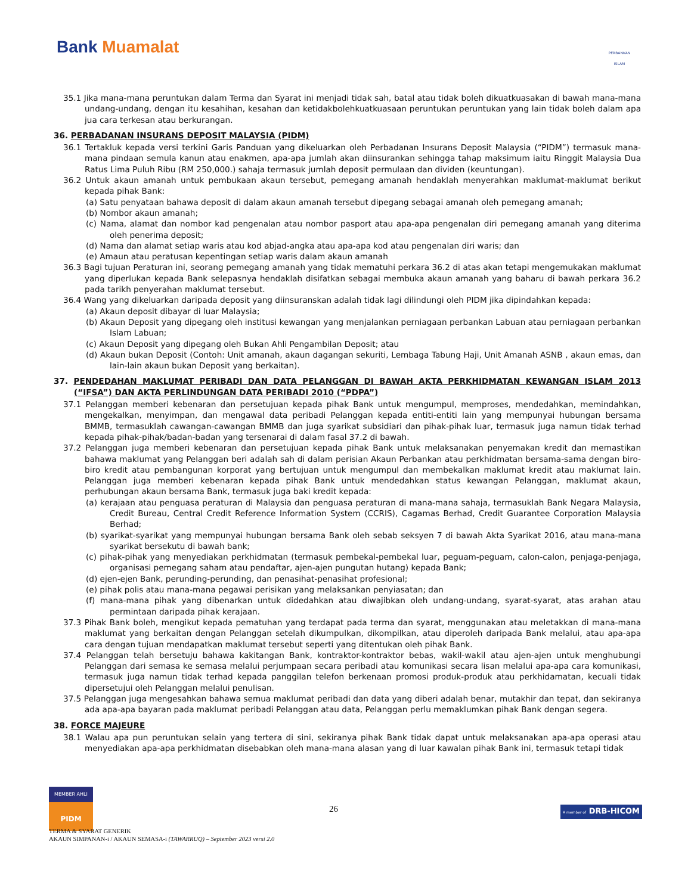Bank Muamalat
PERBANKAN ISLAM
35.1 Jika mana-mana peruntukan dalam Terma dan Syarat ini menjadi tidak sah, batal atau tidak boleh dikuatkuasakan di bawah mana-mana undang-undang, dengan itu kesahihan, kesahan dan ketidakbolehkuatkuasaan peruntukan peruntukan yang lain tidak boleh dalam apa jua cara terkesan atau berkurangan.
36. PERBADANAN INSURANS DEPOSIT MALAYSIA (PIDM)
36.1 Tertakluk kepada versi terkini Garis Panduan yang dikeluarkan oleh Perbadanan Insurans Deposit Malaysia (“PIDM”) termasuk mana-mana pindaan semula kanun atau enakmen, apa-apa jumlah akan diinsurankan sehingga tahap maksimum iaitu Ringgit Malaysia Dua Ratus Lima Puluh Ribu (RM 250,000.) sahaja termasuk jumlah deposit permulaan dan dividen (keuntungan).
36.2 Untuk akaun amanah untuk pembukaan akaun tersebut, pemegang amanah hendaklah menyerahkan maklumat-maklumat berikut kepada pihak Bank:
(a) Satu penyataan bahawa deposit di dalam akaun amanah tersebut dipegang sebagai amanah oleh pemegang amanah;
(b) Nombor akaun amanah;
(c) Nama, alamat dan nombor kad pengenalan atau nombor pasport atau apa-apa pengenalan diri pemegang amanah yang diterima oleh penerima deposit;
(d) Nama dan alamat setiap waris atau kod abjad-angka atau apa-apa kod atau pengenalan diri waris; dan
(e) Amaun atau peratusan kepentingan setiap waris dalam akaun amanah
36.3 Bagi tujuan Peraturan ini, seorang pemegang amanah yang tidak mematuhi perkara 36.2 di atas akan tetapi mengemukakan maklumat yang diperlukan kepada Bank selepasnya hendaklah disifatkan sebagai membuka akaun amanah yang baharu di bawah perkara 36.2 pada tarikh penyerahan maklumat tersebut.
36.4 Wang yang dikeluarkan daripada deposit yang diinsuranskan adalah tidak lagi dilindungi oleh PIDM jika dipindahkan kepada:
(a) Akaun deposit dibayar di luar Malaysia;
(b) Akaun Deposit yang dipegang oleh institusi kewangan yang menjalankan perniagaan perbankan Labuan atau perniagaan perbankan Islam Labuan;
(c) Akaun Deposit yang dipegang oleh Bukan Ahli Pengambilan Deposit; atau
(d) Akaun bukan Deposit (Contoh: Unit amanah, akaun dagangan sekuriti, Lembaga Tabung Haji, Unit Amanah ASNB , akaun emas, dan lain-lain akaun bukan Deposit yang berkaitan).
37. PENDEDAHAN MAKLUMAT PERIBADI DAN DATA PELANGGAN DI BAWAH AKTA PERKHIDMATAN KEWANGAN ISLAM 2013 (“IFSA”) DAN AKTA PERLINDUNGAN DATA PERIBADI 2010 (“PDPA”)
37.1 Pelanggan memberi kebenaran dan persetujuan kepada pihak Bank untuk mengumpul, memproses, mendedahkan, memindahkan, mengekalkan, menyimpan, dan mengawal data peribadi Pelanggan kepada entiti-entiti lain yang mempunyai hubungan bersama BMMB, termasuklah cawangan-cawangan BMMB dan juga syarikat subsidiari dan pihak-pihak luar, termasuk juga namun tidak terhad kepada pihak-pihak/badan-badan yang tersenarai di dalam fasal 37.2 di bawah.
37.2 Pelanggan juga memberi kebenaran dan persetujuan kepada pihak Bank untuk melaksanakan penyemakan kredit dan memastikan bahawa maklumat yang Pelanggan beri adalah sah di dalam perisian Akaun Perbankan atau perkhidmatan bersama-sama dengan biro-biro kredit atau pembangunan korporat yang bertujuan untuk mengumpul dan membekalkan maklumat kredit atau maklumat lain. Pelanggan juga memberi kebenaran kepada pihak Bank untuk mendedahkan status kewangan Pelanggan, maklumat akaun, perhubungan akaun bersama Bank, termasuk juga baki kredit kepada:
(a) kerajaan atau penguasa peraturan di Malaysia dan penguasa peraturan di mana-mana sahaja, termasuklah Bank Negara Malaysia, Credit Bureau, Central Credit Reference Information System (CCRIS), Cagamas Berhad, Credit Guarantee Corporation Malaysia Berhad;
(b) syarikat-syarikat yang mempunyai hubungan bersama Bank oleh sebab seksyen 7 di bawah Akta Syarikat 2016, atau mana-mana syarikat bersekutu di bawah bank;
(c) pihak-pihak yang menyediakan perkhidmatan (termasuk pembekal-pembekal luar, peguam-peguam, calon-calon, penjaga-penjaga, organisasi pemegang saham atau pendaftar, ajen-ajen pungutan hutang) kepada Bank;
(d) ejen-ejen Bank, perunding-perunding, dan penasihat-penasihat profesional;
(e) pihak polis atau mana-mana pegawai perisikan yang melaksankan penyiasatan; dan
(f) mana-mana pihak yang dibenarkan untuk didedahkan atau diwajibkan oleh undang-undang, syarat-syarat, atas arahan atau permintaan daripada pihak kerajaan.
37.3 Pihak Bank boleh, mengikut kepada pematuhan yang terdapat pada terma dan syarat, menggunakan atau meletakkan di mana-mana maklumat yang berkaitan dengan Pelanggan setelah dikumpulkan, dikompilkan, atau diperoleh daripada Bank melalui, atau apa-apa cara dengan tujuan mendapatkan maklumat tersebut seperti yang ditentukan oleh pihak Bank.
37.4 Pelanggan telah bersetuju bahawa kakitangan Bank, kontraktor-kontraktor bebas, wakil-wakil atau ajen-ajen untuk menghubungi Pelanggan dari semasa ke semasa melalui perjumpaan secara peribadi atau komunikasi secara lisan melalui apa-apa cara komunikasi, termasuk juga namun tidak terhad kepada panggilan telefon berkenaan promosi produk-produk atau perkhidamatan, kecuali tidak dipersetujui oleh Pelanggan melalui penulisan.
37.5 Pelanggan juga mengesahkan bahawa semua maklumat peribadi dan data yang diberi adalah benar, mutakhir dan tepat, dan sekiranya ada apa-apa bayaran pada maklumat peribadi Pelanggan atau data, Pelanggan perlu memaklumkan pihak Bank dengan segera.
38. FORCE MAJEURE
38.1 Walau apa pun peruntukan selain yang tertera di sini, sekiranya pihak Bank tidak dapat untuk melaksanakan apa-apa operasi atau menyediakan apa-apa perkhidmatan disebabkan oleh mana-mana alasan yang di luar kawalan pihak Bank ini, termasuk tetapi tidak
MEMBER AHLI
PIDM
26 A member of DRB-HICOM
TERMA & SYARAT GENERIK
AKAUN SIMPANAN-i / AKAUN SEMASA-i (TAWARRUQ) – September 2023 versi 2.0